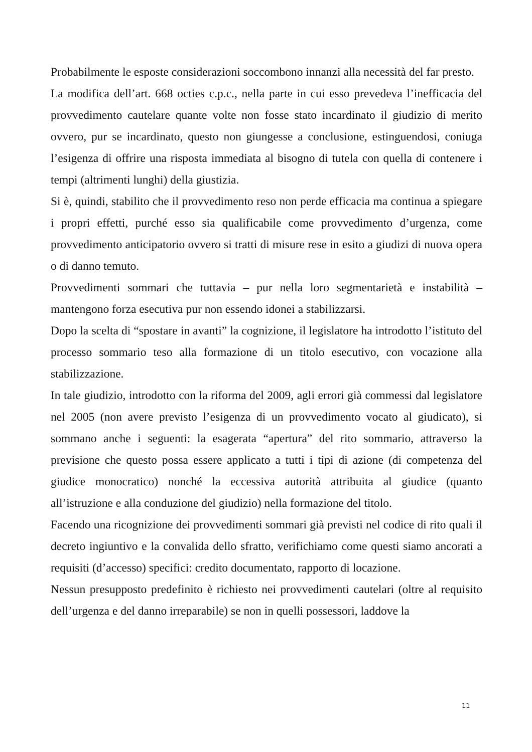Probabilmente le esposte considerazioni soccombono innanzi alla necessità del far presto.
La modifica dell’art. 668 octies c.p.c., nella parte in cui esso prevedeva l’inefficacia del provvedimento cautelare quante volte non fosse stato incardinato il giudizio di merito ovvero, pur se incardinato, questo non giungesse a conclusione, estinguendosi, coniuga l’esigenza di offrire una risposta immediata al bisogno di tutela con quella di contenere i tempi (altrimenti lunghi) della giustizia.
Si è, quindi, stabilito che il provvedimento reso non perde efficacia ma continua a spiegare i propri effetti, purché esso sia qualificabile come provvedimento d’urgenza, come provvedimento anticipatorio ovvero si tratti di misure rese in esito a giudizi di nuova opera o di danno temuto.
Provvedimenti sommari che tuttavia – pur nella loro segmentarietà e instabilità – mantengono forza esecutiva pur non essendo idonei a stabilizzarsi.
Dopo la scelta di “spostare in avanti” la cognizione, il legislatore ha introdotto l’istituto del processo sommario teso alla formazione di un titolo esecutivo, con vocazione alla stabilizzazione.
In tale giudizio, introdotto con la riforma del 2009, agli errori già commessi dal legislatore nel 2005 (non avere previsto l’esigenza di un provvedimento vocato al giudicato), si sommano anche i seguenti: la esagerata “apertura” del rito sommario, attraverso la previsione che questo possa essere applicato a tutti i tipi di azione (di competenza del giudice monocratico) nonché la eccessiva autorità attribuita al giudice (quanto all’istruzione e alla conduzione del giudizio) nella formazione del titolo.
Facendo una ricognizione dei provvedimenti sommari già previsti nel codice di rito quali il decreto ingiuntivo e la convalida dello sfratto, verifichiamo come questi siamo ancorati a requisiti (d’accesso) specifici: credito documentato, rapporto di locazione.
Nessun presupposto predefinito è richiesto nei provvedimenti cautelari (oltre al requisito dell’urgenza e del danno irreparabile) se non in quelli possessori, laddove la
11